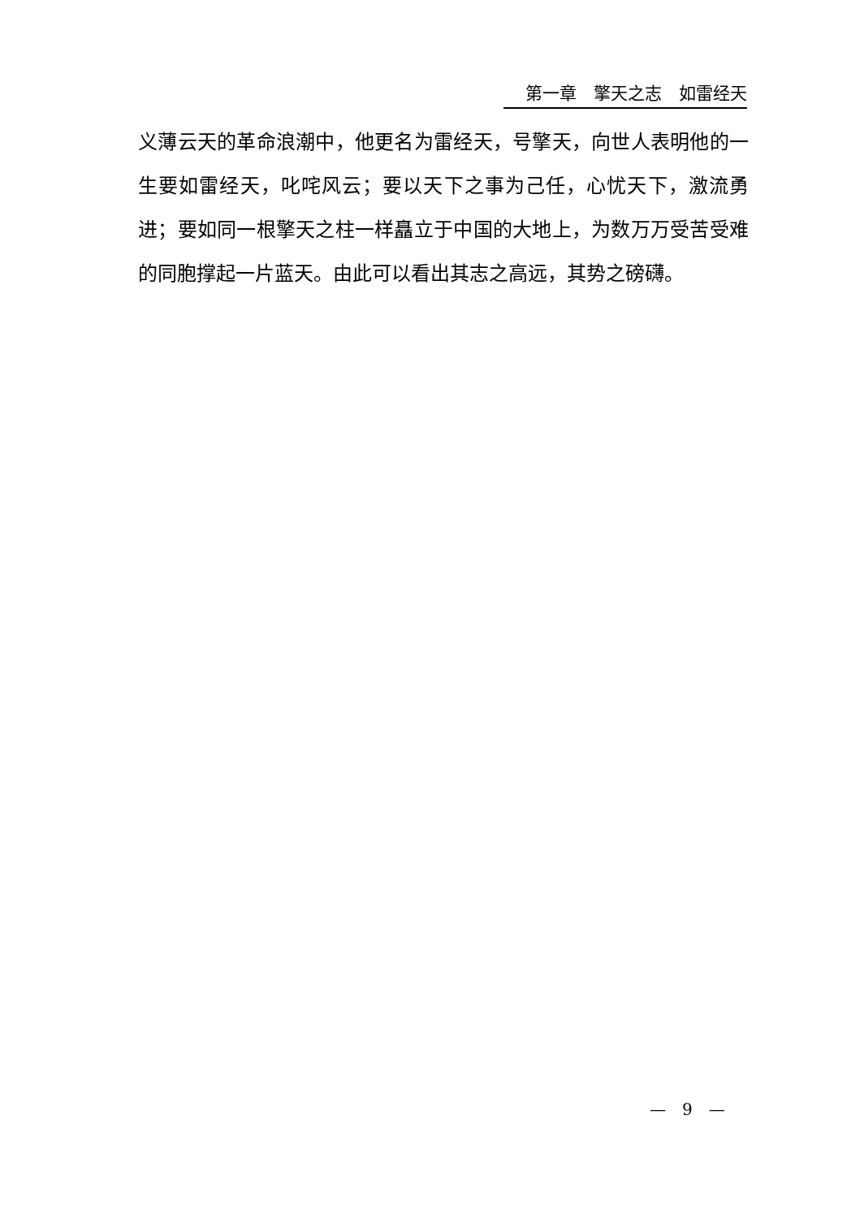第一章　擎天之志　如雷经天
义薄云天的革命浪潮中，他更名为雷经天，号擎天，向世人表明他的一生要如雷经天，叱咤风云；要以天下之事为己任，心忧天下，激流勇进；要如同一根擎天之柱一样矗立于中国的大地上，为数万万受苦受难的同胞撑起一片蓝天。由此可以看出其志之高远，其势之磅礴。
—　9　—